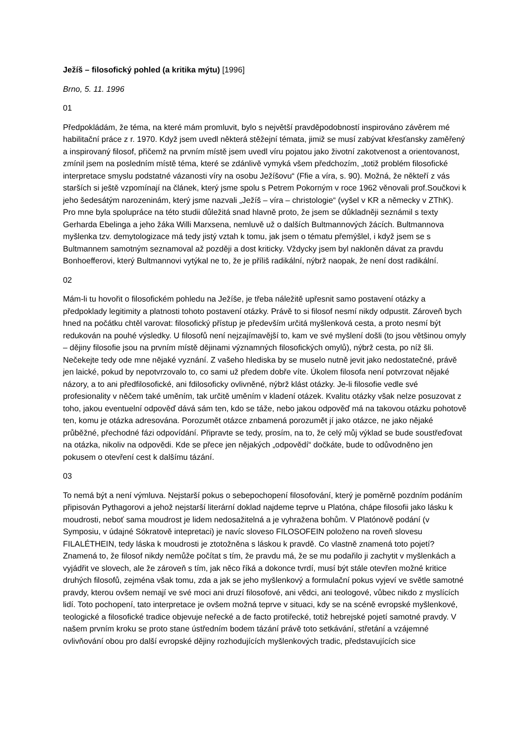Ježíš – filosofický pohled (a kritika mýtu) [1996]
Brno, 5. 11. 1996
01
Předpokládám, že téma, na které mám promluvit, bylo s největší pravděpodobností inspirováno závěrem mé habilitační práce z r. 1970. Když jsem uvedl některá stěžejní témata, jimiž se musí zabývat křesťansky zaměřený a inspirovaný filosof, přičemž na prvním místě jsem uvedl víru pojatou jako životní zakotvenost a orientovanost, zmínil jsem na posledním místě téma, které se zdánlivě vymyká všem předchozím, „totiž problém filosofické interpretace smyslu podstatné vázanosti víry na osobu Ježíšovu“ (Ffie a víra, s. 90). Možná, že někteří z vás starších si ještě vzpomínají na článek, který jsme spolu s Petrem Pokorným v roce 1962 věnovali prof.Součkovi k jeho šedesátým narozeninám, který jsme nazvali „Ježíš – víra – christologie“ (vyšel v KR a německy v ZThK). Pro mne byla spolupráce na této studii důležitá snad hlavně proto, že jsem se důkladněji seznámil s texty Gerharda Ebelinga a jeho žáka Willi Marxsena, nemluvě už o dalších Bultmannových žácích. Bultmannova myšlenka tzv. demytologizace má tedy jistý vztah k tomu, jak jsem o tématu přemýšlel, i když jsem se s Bultmannem samotným seznamoval až později a dost kriticky. Vždycky jsem byl nakloněn dávat za pravdu Bonhoefferovi, který Bultmannovi vytýkal ne to, že je příliš radikální, nýbrž naopak, že není dost radikální.
02
Mám-li tu hovořit o filosofickém pohledu na Ježíše, je třeba náležitě upřesnit samo postavení otázky a předpoklady legitimity a platnosti tohoto postavení otázky. Právě to si filosof nesmí nikdy odpustit. Zároveň bych hned na počátku chtěl varovat: filosofický přístup je především určitá myšlenková cesta, a proto nesmí být redukován na pouhé výsledky. U filosofů není nejzajímavější to, kam ve své myšlení došli (to jsou většinou omyly – dějiny filosofie jsou na prvním místě dějinami významných filosofických omylů), nýbrž cesta, po níž šli. Nečekejte tedy ode mne nějaké vyznání. Z vašeho hlediska by se muselo nutně jevit jako nedostatečné, právě jen laické, pokud by nepotvrzovalo to, co sami už předem dobře víte. Úkolem filosofa není potvrzovat nějaké názory, a to ani předfilosofické, ani fdilosoficky ovlivněné, nýbrž klást otázky. Je-li filosofie vedle své profesionality v něčem také uměním, tak určitě uměním v kladení otázek. Kvalitu otázky však nelze posuzovat z toho, jakou eventuelní odpověď dává sám ten, kdo se táže, nebo jakou odpověď má na takovou otázku pohotově ten, komu je otázka adresována. Porozumět otázce znbamená porozumět jí jako otázce, ne jako nějaké průběžné, přechodné fázi odpovídání. Připravte se tedy, prosím, na to, že celý můj výklad se bude soustřeďovat na otázka, nikoliv na odpovědi. Kde se přece jen nějakých „odpovědí“ dočkáte, bude to odůvodněno jen pokusem o otevření cest k dalšímu tázání.
03
To nemá být a není výmluva. Nejstarší pokus o sebepochopení filosofování, který je poměrně pozdním podáním připisován Pythagorovi a jehož nejstarší literární doklad najdeme teprve u Platóna, chápe filosofii jako lásku k moudrosti, neboť sama moudrost je lidem nedosažitelná a je vyhražena bohům. V Platónově podání (v Symposiu, v údajné Sókratově intepretaci) je navíc sloveso FILOSOFEIN položeno na roveň slovesu FILALÉTHEIN, tedy láska k moudrosti je ztotožněna s láskou k pravdě. Co vlastně znamená toto pojetí? Znamená to, že filosof nikdy nemůže počítat s tím, že pravdu má, že se mu podařilo ji zachytit v myšlenkách a vyjádřit ve slovech, ale že zároveň s tím, jak něco říká a dokonce tvrdí, musí být stále otevřen možné kritice druhých filosofů, zejména však tomu, zda a jak se jeho myšlenkový a formulační pokus vyjeví ve světle samotné pravdy, kterou ovšem nemají ve své moci ani druzí filosofové, ani vědci, ani teologové, vůbec nikdo z myslících lidí. Toto pochopení, tato interpretace je ovšem možná teprve v situaci, kdy se na scéně evropské myšlenkové, teologické a filosofické tradice objevuje neřecké a de facto protiřecké, totiž hebrejské pojetí samotné pravdy. V našem prvním kroku se proto stane ústředním bodem tázání právě toto setkávání, střetání a vzájemné ovlivňování obou pro další evropské dějiny rozhodujících myšlenkových tradic, představujících sice